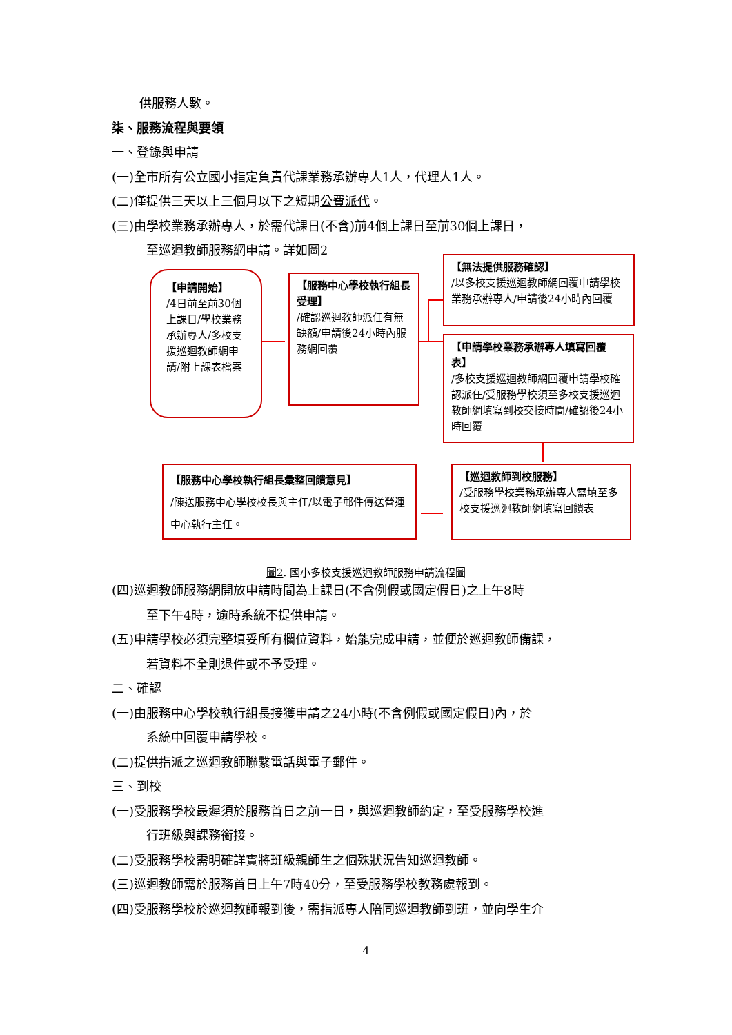供服務人數。
柒、服務流程與要領
一、登錄與申請
(一)全市所有公立國小指定負責代課業務承辦專人1人，代理人1人。
(二)僅提供三天以上三個月以下之短期公費派代。
(三)由學校業務承辦專人，於需代課日(不含)前4個上課日至前30個上課日，
至巡迴教師服務網申請。詳如圖2
【申請開始】
/4日前至前30個上課日/學校業務承辦專人/多校支援巡迴教師網申請/附上課表檔案
【服務中心學校執行組長受理】
/確認巡迴教師派任有無缺額/申請後24小時內服務網回覆
【無法提供服務確認】
/以多校支援巡迴教師網回覆申請學校業務承辦專人/申請後24小時內回覆
【申請學校業務承辦專人填寫回覆表】
/多校支援巡迴教師網回覆申請學校確認派任/受服務學校須至多校支援巡迴教師網填寫到校交接時間/確認後24小時回覆
【巡迴教師到校服務】
/受服務學校業務承辦專人需填至多校支援巡迴教師網填寫回饋表
【服務中心學校執行組長彙整回饋意見】
/陳送服務中心學校校長與主任/以電子郵件傳送營運中心執行主任。
圖2. 國小多校支援巡迴教師服務申請流程圖
(四)巡迴教師服務網開放申請時間為上課日(不含例假或國定假日)之上午8時
至下午4時，逾時系統不提供申請。
(五)申請學校必須完整填妥所有欄位資料，始能完成申請，並便於巡迴教師備課，
若資料不全則退件或不予受理。
二、確認
(一)由服務中心學校執行組長接獲申請之24小時(不含例假或國定假日)內，於
系統中回覆申請學校。
(二)提供指派之巡迴教師聯繫電話與電子郵件。
三、到校
(一)受服務學校最遲須於服務首日之前一日，與巡迴教師約定，至受服務學校進
行班級與課務銜接。
(二)受服務學校需明確詳實將班級親師生之個殊狀況告知巡迴教師。
(三)巡迴教師需於服務首日上午7時40分，至受服務學校教務處報到。
(四)受服務學校於巡迴教師報到後，需指派專人陪同巡迴教師到班，並向學生介
4